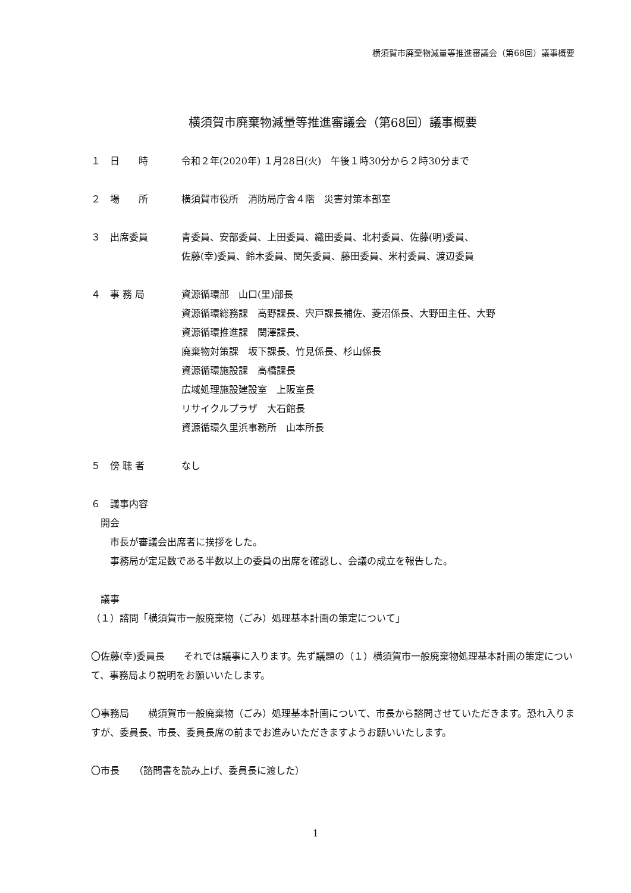横須賀市廃棄物減量等推進審議会（第68回）議事概要
横須賀市廃棄物減量等推進審議会（第68回）議事概要
１ 日　　時 令和２年(2020年) １月28日(火)　午後１時30分から２時30分まで
２ 場　　所 横須賀市役所　消防局庁舎４階　災害対策本部室
３ 出席委員 青委員、安部委員、上田委員、織田委員、北村委員、佐藤(明)委員、
佐藤(幸)委員、鈴木委員、関矢委員、藤田委員、米村委員、渡辺委員
４ 事 務 局 資源循環部　山口(里)部長
資源循環総務課　高野課長、宍戸課長補佐、菱沼係長、大野田主任、大野
資源循環推進課　関澤課長、
廃棄物対策課　坂下課長、竹見係長、杉山係長
資源循環施設課　高橋課長
広域処理施設建設室　上阪室長
リサイクルプラザ　大石館長
資源循環久里浜事務所　山本所長
５ 傍 聴 者 なし
６　議事内容
開会
市長が審議会出席者に挨拶をした。
事務局が定足数である半数以上の委員の出席を確認し、会議の成立を報告した。
議事
（１）諮問「横須賀市一般廃棄物（ごみ）処理基本計画の策定について」
〇佐藤(幸)委員長　　それでは議事に入ります。先ず議題の（１）横須賀市一般廃棄物処理基本計画の策定について、事務局より説明をお願いいたします。
〇事務局　　横須賀市一般廃棄物（ごみ）処理基本計画について、市長から諮問させていただきます。恐れ入りますが、委員長、市長、委員長席の前までお進みいただきますようお願いいたします。
〇市長　　（諮問書を読み上げ、委員長に渡した）
1